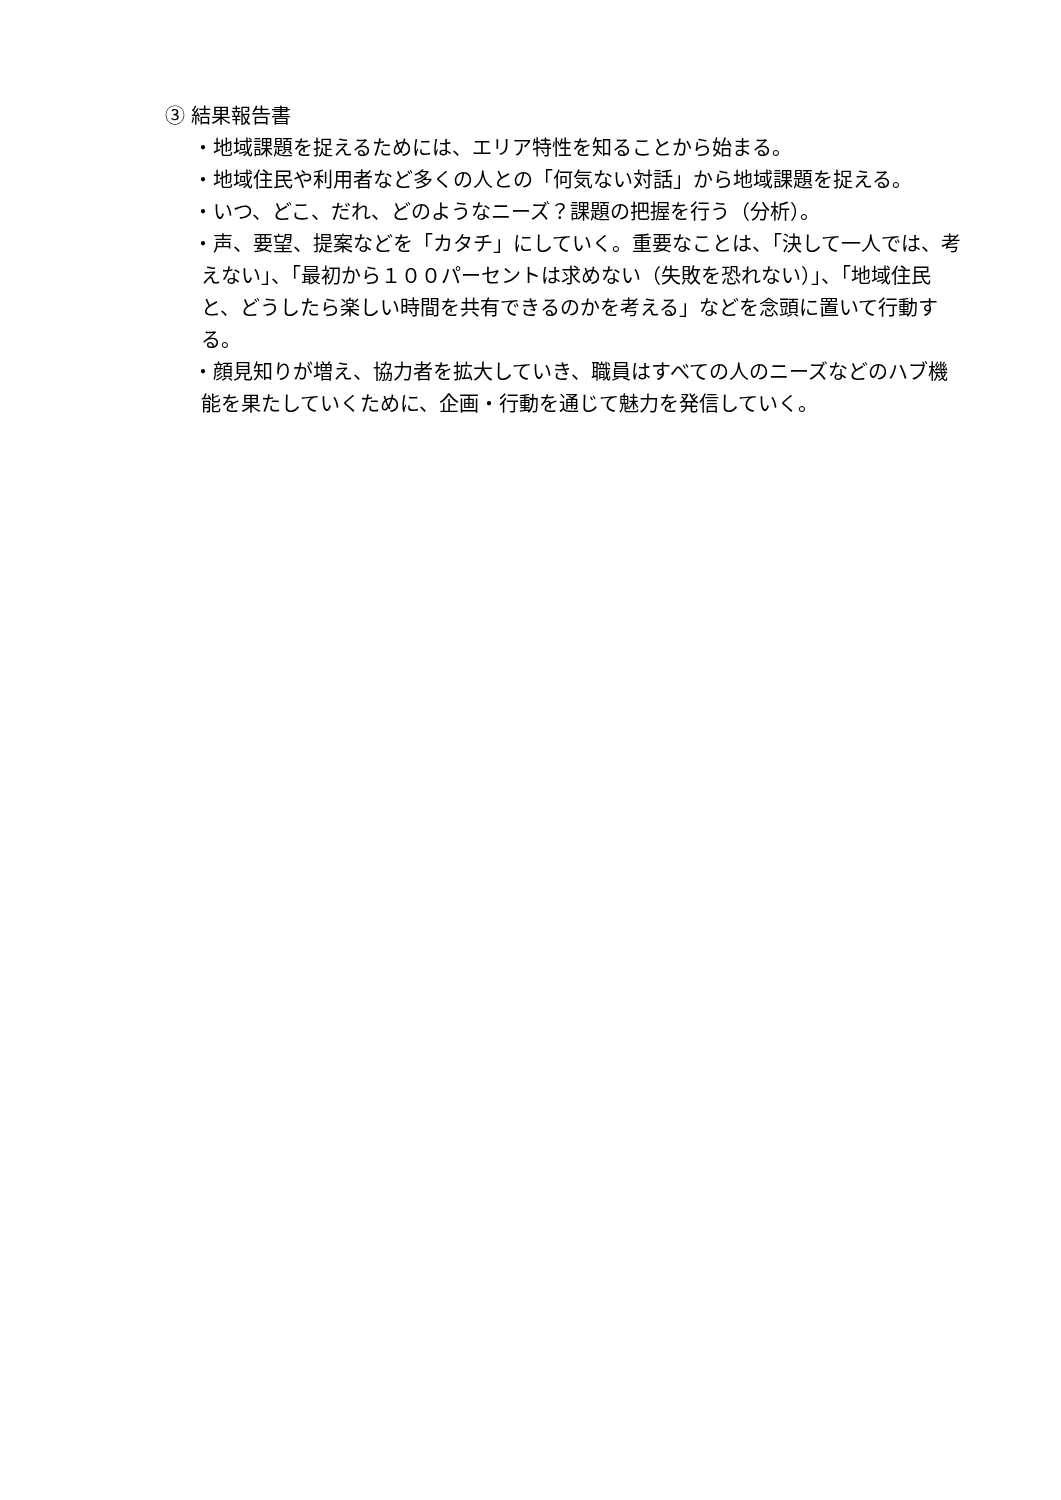③ 結果報告書
・地域課題を捉えるためには、エリア特性を知ることから始まる。
・地域住民や利用者など多くの人との「何気ない対話」から地域課題を捉える。
・いつ、どこ、だれ、どのようなニーズ？課題の把握を行う（分析）。
・声、要望、提案などを「カタチ」にしていく。重要なことは、「決して一人では、考えない」、「最初から１００パーセントは求めない（失敗を恐れない）」、「地域住民と、どうしたら楽しい時間を共有できるのかを考える」などを念頭に置いて行動する。
・顔見知りが増え、協力者を拡大していき、職員はすべての人のニーズなどのハブ機能を果たしていくために、企画・行動を通じて魅力を発信していく。